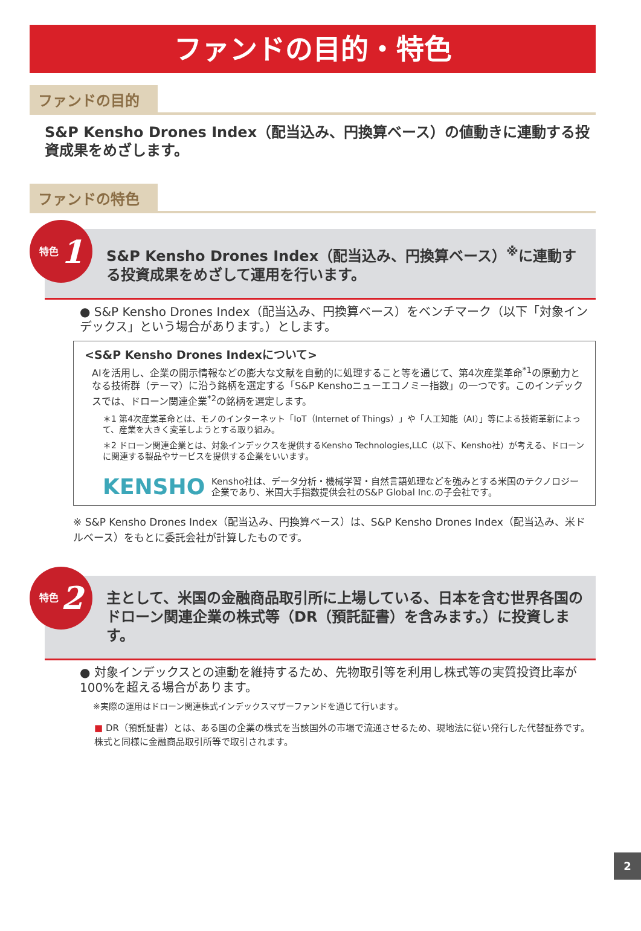ファンドの目的・特色
ファンドの目的
S&P Kensho Drones Index（配当込み、円換算ベース）の値動きに連動する投資成果をめざします。
ファンドの特色
特色 1
S&P Kensho Drones Index（配当込み、円換算ベース）<sup>※</sup>に連動する投資成果をめざして運用を行います。
● S&P Kensho Drones Index（配当込み、円換算ベース）をベンチマーク（以下「対象インデックス」という場合があります。）とします。
<S&P Kensho Drones Indexについて>
AIを活用し、企業の開示情報などの膨大な文献を自動的に処理すること等を通じて、第4次産業革命<sup>*1</sup>の原動力となる技術群（テーマ）に沿う銘柄を選定する「S&P Kenshoニューエコノミー指数」の一つです。このインデックスでは、ドローン関連企業<sup>*2</sup>の銘柄を選定します。
＊1 第4次産業革命とは、モノのインターネット「IoT（Internet of Things）」や「人工知能（AI）」等による技術革新によって、産業を大きく変革しようとする取り組み。
＊2 ドローン関連企業とは、対象インデックスを提供するKensho Technologies,LLC（以下、Kensho社）が考える、ドローンに関連する製品やサービスを提供する企業をいいます。
KENSHO
Kensho社は、データ分析・機械学習・自然言語処理などを強みとする米国のテクノロジー企業であり、米国大手指数提供会社のS&P Global Inc.の子会社です。
※ S&P Kensho Drones Index（配当込み、円換算ベース）は、S&P Kensho Drones Index（配当込み、米ドルベース）をもとに委託会社が計算したものです。
特色 2
主として、米国の金融商品取引所に上場している、日本を含む世界各国のドローン関連企業の株式等（DR（預託証書）を含みます。）に投資します。
● 対象インデックスとの連動を維持するため、先物取引等を利用し株式等の実質投資比率が100%を超える場合があります。
※実際の運用はドローン関連株式インデックスマザーファンドを通じて行います。
■ DR（預託証書）とは、ある国の企業の株式を当該国外の市場で流通させるため、現地法に従い発行した代替証券です。株式と同様に金融商品取引所等で取引されます。
2